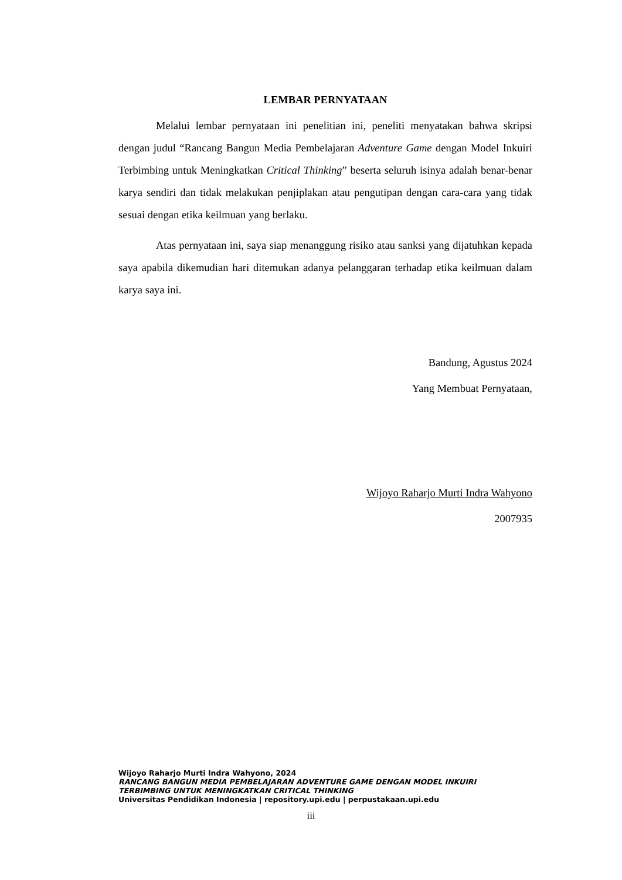LEMBAR PERNYATAAN
Melalui lembar pernyataan ini penelitian ini, peneliti menyatakan bahwa skripsi dengan judul “Rancang Bangun Media Pembelajaran Adventure Game dengan Model Inkuiri Terbimbing untuk Meningkatkan Critical Thinking” beserta seluruh isinya adalah benar-benar karya sendiri dan tidak melakukan penjiplakan atau pengutipan dengan cara-cara yang tidak sesuai dengan etika keilmuan yang berlaku.
Atas pernyataan ini, saya siap menanggung risiko atau sanksi yang dijatuhkan kepada saya apabila dikemudian hari ditemukan adanya pelanggaran terhadap etika keilmuan dalam karya saya ini.
Bandung, Agustus 2024
Yang Membuat Pernyataan,
Wijoyo Raharjo Murti Indra Wahyono
2007935
Wijoyo Raharjo Murti Indra Wahyono, 2024
RANCANG BANGUN MEDIA PEMBELAJARAN ADVENTURE GAME DENGAN MODEL INKUIRI
TERBIMBING UNTUK MENINGKATKAN CRITICAL THINKING
Universitas Pendidikan Indonesia | repository.upi.edu | perpustakaan.upi.edu
iii